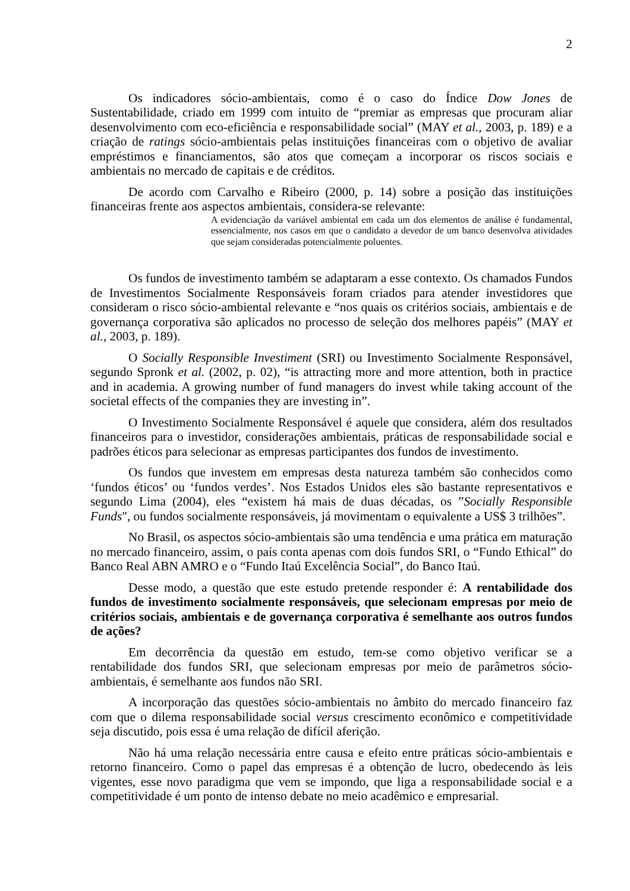2
Os indicadores sócio-ambientais, como é o caso do Índice Dow Jones de Sustentabilidade, criado em 1999 com intuito de “premiar as empresas que procuram aliar desenvolvimento com eco-eficiência e responsabilidade social” (MAY et al., 2003, p. 189) e a criação de ratings sócio-ambientais pelas instituições financeiras com o objetivo de avaliar empréstimos e financiamentos, são atos que começam a incorporar os riscos sociais e ambientais no mercado de capitais e de créditos.
De acordo com Carvalho e Ribeiro (2000, p. 14) sobre a posição das instituições financeiras frente aos aspectos ambientais, considera-se relevante:
A evidenciação da variável ambiental em cada um dos elementos de análise é fundamental, essencialmente, nos casos em que o candidato a devedor de um banco desenvolva atividades que sejam consideradas potencialmente poluentes.
Os fundos de investimento também se adaptaram a esse contexto. Os chamados Fundos de Investimentos Socialmente Responsáveis foram criados para atender investidores que consideram o risco sócio-ambiental relevante e “nos quais os critérios sociais, ambientais e de governança corporativa são aplicados no processo de seleção dos melhores papéis” (MAY et al., 2003, p. 189).
O Socially Responsible Investiment (SRI) ou Investimento Socialmente Responsável, segundo Spronk et al. (2002, p. 02), “is attracting more and more attention, both in practice and in academia. A growing number of fund managers do invest while taking account of the societal effects of the companies they are investing in”.
O Investimento Socialmente Responsável é aquele que considera, além dos resultados financeiros para o investidor, considerações ambientais, práticas de responsabilidade social e padrões éticos para selecionar as empresas participantes dos fundos de investimento.
Os fundos que investem em empresas desta natureza também são conhecidos como ‘fundos éticos’ ou ‘fundos verdes’. Nos Estados Unidos eles são bastante representativos e segundo Lima (2004), eles “existem há mais de duas décadas, os ”Socially Responsible Funds", ou fundos socialmente responsáveis, já movimentam o equivalente a US$ 3 trilhões”.
No Brasil, os aspectos sócio-ambientais são uma tendência e uma prática em maturação no mercado financeiro, assim, o país conta apenas com dois fundos SRI, o “Fundo Ethical” do Banco Real ABN AMRO e o “Fundo Itaú Excelência Social”, do Banco Itaú.
Desse modo, a questão que este estudo pretende responder é: A rentabilidade dos fundos de investimento socialmente responsáveis, que selecionam empresas por meio de critérios sociais, ambientais e de governança corporativa é semelhante aos outros fundos de ações?
Em decorrência da questão em estudo, tem-se como objetivo verificar se a rentabilidade dos fundos SRI, que selecionam empresas por meio de parâmetros sócio-ambientais, é semelhante aos fundos não SRI.
A incorporação das questões sócio-ambientais no âmbito do mercado financeiro faz com que o dilema responsabilidade social versus crescimento econômico e competitividade seja discutido, pois essa é uma relação de difícil aferição.
Não há uma relação necessária entre causa e efeito entre práticas sócio-ambientais e retorno financeiro. Como o papel das empresas é a obtenção de lucro, obedecendo às leis vigentes, esse novo paradigma que vem se impondo, que liga a responsabilidade social e a competitividade é um ponto de intenso debate no meio acadêmico e empresarial.